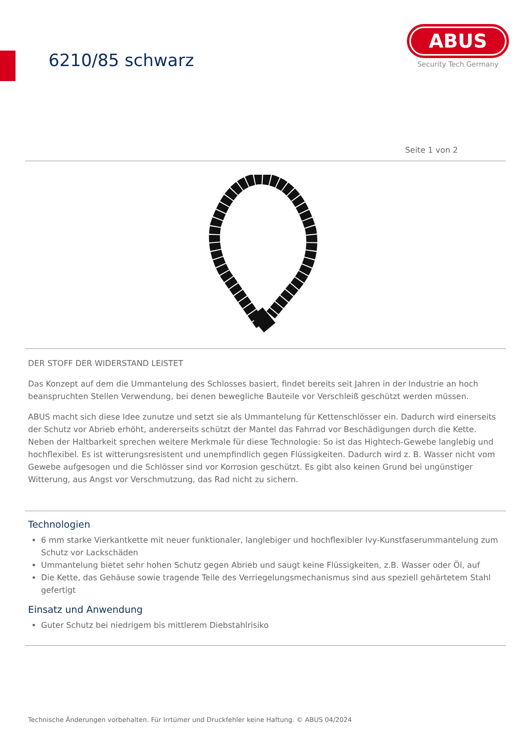6210/85 schwarz
ABUS
Security Tech Germany
Seite 1 von 2
DER STOFF DER WIDERSTAND LEISTET
Das Konzept auf dem die Ummantelung des Schlosses basiert, findet bereits seit Jahren in der Industrie an hoch beanspruchten Stellen Verwendung, bei denen bewegliche Bauteile vor Verschleiß geschützt werden müssen.
ABUS macht sich diese Idee zunutze und setzt sie als Ummantelung für Kettenschlösser ein. Dadurch wird einerseits der Schutz vor Abrieb erhöht, andererseits schützt der Mantel das Fahrrad vor Beschädigungen durch die Kette. Neben der Haltbarkeit sprechen weitere Merkmale für diese Technologie: So ist das Hightech-Gewebe langlebig und hochflexibel. Es ist witterungsresistent und unempfindlich gegen Flüssigkeiten. Dadurch wird z. B. Wasser nicht vom Gewebe aufgesogen und die Schlösser sind vor Korrosion geschützt. Es gibt also keinen Grund bei ungünstiger Witterung, aus Angst vor Verschmutzung, das Rad nicht zu sichern.
Technologien
6 mm starke Vierkantkette mit neuer funktionaler, langlebiger und hochflexibler Ivy-Kunstfaserummantelung zum Schutz vor Lackschäden
Ummantelung bietet sehr hohen Schutz gegen Abrieb und saugt keine Flüssigkeiten, z.B. Wasser oder Öl, auf
Die Kette, das Gehäuse sowie tragende Teile des Verriegelungsmechanismus sind aus speziell gehärtetem Stahl gefertigt
Einsatz und Anwendung
Guter Schutz bei niedrigem bis mittlerem Diebstahlrisiko
Technische Änderungen vorbehalten. Für Irrtümer und Druckfehler keine Haftung. © ABUS 04/2024